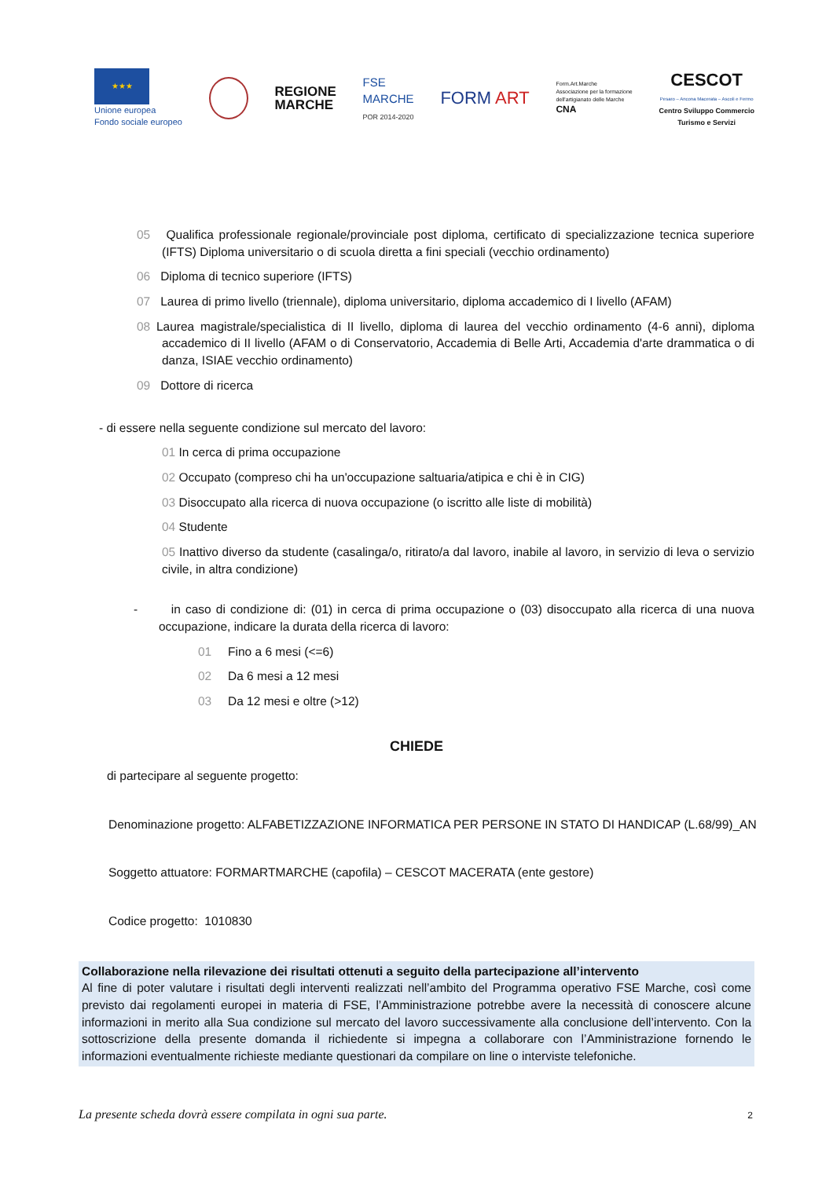★★★
Unione europea
Fondo sociale europeo
REGIONE
MARCHE
FSE
MARCHE
POR 2014-2020
FORM ART
Form.Art.Marche
Associazione per la formazione
dell'artigianato delle Marche
CNA
CESCOT
Pesaro – Ancona Macerata – Ascoli e Fermo
Centro Sviluppo Commercio
Turismo e Servizi
05 Qualifica professionale regionale/provinciale post diploma, certificato di specializzazione tecnica superiore (IFTS) Diploma universitario o di scuola diretta a fini speciali (vecchio ordinamento)
06 Diploma di tecnico superiore (IFTS)
07 Laurea di primo livello (triennale), diploma universitario, diploma accademico di I livello (AFAM)
08 Laurea magistrale/specialistica di II livello, diploma di laurea del vecchio ordinamento (4-6 anni), diploma accademico di II livello (AFAM o di Conservatorio, Accademia di Belle Arti, Accademia d'arte drammatica o di danza, ISIAE vecchio ordinamento)
09 Dottore di ricerca
- di essere nella seguente condizione sul mercato del lavoro:
01 In cerca di prima occupazione
02 Occupato (compreso chi ha un'occupazione saltuaria/atipica e chi è in CIG)
03 Disoccupato alla ricerca di nuova occupazione (o iscritto alle liste di mobilità)
04 Studente
05 Inattivo diverso da studente (casalinga/o, ritirato/a dal lavoro, inabile al lavoro, in servizio di leva o servizio civile, in altra condizione)
- in caso di condizione di: (01) in cerca di prima occupazione o (03) disoccupato alla ricerca di una nuova occupazione, indicare la durata della ricerca di lavoro:
01 Fino a 6 mesi (<=6)
02 Da 6 mesi a 12 mesi
03 Da 12 mesi e oltre (>12)
CHIEDE
di partecipare al seguente progetto:
Denominazione progetto: ALFABETIZZAZIONE INFORMATICA PER PERSONE IN STATO DI HANDICAP (L.68/99)_AN
Soggetto attuatore: FORMARTMARCHE (capofila) – CESCOT MACERATA (ente gestore)
Codice progetto: 1010830
Collaborazione nella rilevazione dei risultati ottenuti a seguito della partecipazione all’intervento
Al fine di poter valutare i risultati degli interventi realizzati nell’ambito del Programma operativo FSE Marche, così come previsto dai regolamenti europei in materia di FSE, l’Amministrazione potrebbe avere la necessità di conoscere alcune informazioni in merito alla Sua condizione sul mercato del lavoro successivamente alla conclusione dell’intervento. Con la sottoscrizione della presente domanda il richiedente si impegna a collaborare con l’Amministrazione fornendo le informazioni eventualmente richieste mediante questionari da compilare on line o interviste telefoniche.
La presente scheda dovrà essere compilata in ogni sua parte.
2